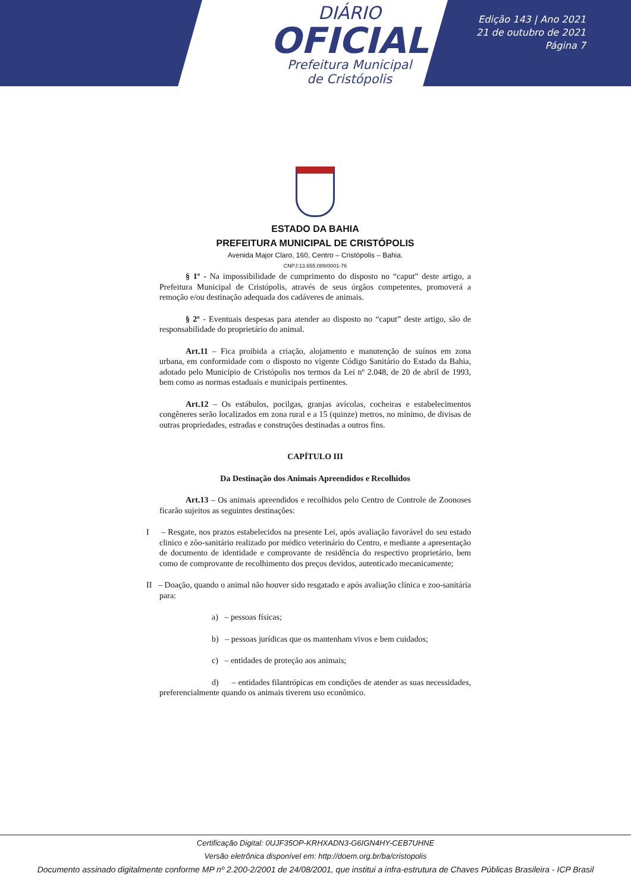DIÁRIO
OFICIAL
Prefeitura Municipal
de Cristópolis
Edição 143 | Ano 2021
21 de outubro de 2021
Página 7
ESTADO DA BAHIA
PREFEITURA MUNICIPAL DE CRISTÓPOLIS
Avenida Major Claro, 160, Centro – Cristópolis – Bahia.
CNPJ:13.655.089/0001-76
§ 1º - Na impossibilidade de cumprimento do disposto no “caput” deste artigo, a Prefeitura Municipal de Cristópolis, através de seus órgãos competentes, promoverá a remoção e/ou destinação adequada dos cadáveres de animais.
§ 2º - Eventuais despesas para atender ao disposto no “caput” deste artigo, são de responsabilidade do proprietário do animal.
Art.11 – Fica proibida a criação, alojamento e manutenção de suínos em zona urbana, em conformidade com o disposto no vigente Código Sanitário do Estado da Bahia, adotado pelo Município de Cristópolis nos termos da Lei nº 2.048, de 20 de abril de 1993, bem como as normas estaduais e municipais pertinentes.
Art.12 – Os estábulos, pocilgas, granjas avícolas, cocheiras e estabelecimentos congêneres serão localizados em zona rural e a 15 (quinze) metros, no mínimo, de divisas de outras propriedades, estradas e construções destinadas a outros fins.
CAPÍTULO III
Da Destinação dos Animais Apreendidos e Recolhidos
Art.13 – Os animais apreendidos e recolhidos pelo Centro de Controle de Zoonoses ficarão sujeitos as seguintes destinações:
I – Resgate, nos prazos estabelecidos na presente Lei, após avaliação favorável do seu estado clinico e zôo-sanitário realizado por médico veterinário do Centro, e mediante a apresentação de documento de identidade e comprovante de residência do respectivo proprietário, bem como de comprovante de recolhimento dos preços devidos, autenticado mecanicamente;
II – Doação, quando o animal não houver sido resgatado e após avaliação clínica e zoo-sanitária para:
a) – pessoas físicas;
b) – pessoas jurídicas que os mantenham vivos e bem cuidados;
c) – entidades de proteção aos animais;
d) – entidades filantrópicas em condições de atender as suas necessidades, preferencialmente quando os animais tiverem uso econômico.
Certificação Digital: 0UJF35OP-KRHXADN3-G6IGN4HY-CEB7UHNE
Versão eletrônica disponível em: http://doem.org.br/ba/cristopolis
Documento assinado digitalmente conforme MP nº 2.200-2/2001 de 24/08/2001, que institui a infra-estrutura de Chaves Públicas Brasileira - ICP Brasil